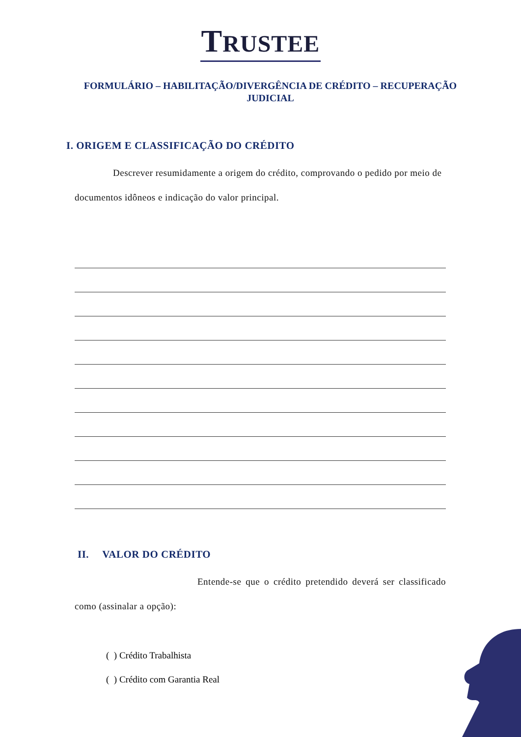TRUSTEE
FORMULÁRIO – HABILITAÇÃO/DIVERGÊNCIA DE CRÉDITO – RECUPERAÇÃO JUDICIAL
I. ORIGEM E CLASSIFICAÇÃO DO CRÉDITO
    Descrever resumidamente a origem do crédito, comprovando o pedido por meio de documentos idôneos e indicação do valor principal.
II.  VALOR DO CRÉDITO
Entende-se que o crédito pretendido deverá ser classificado como (assinalar a opção):
( ) Crédito Trabalhista
( ) Crédito com Garantia Real